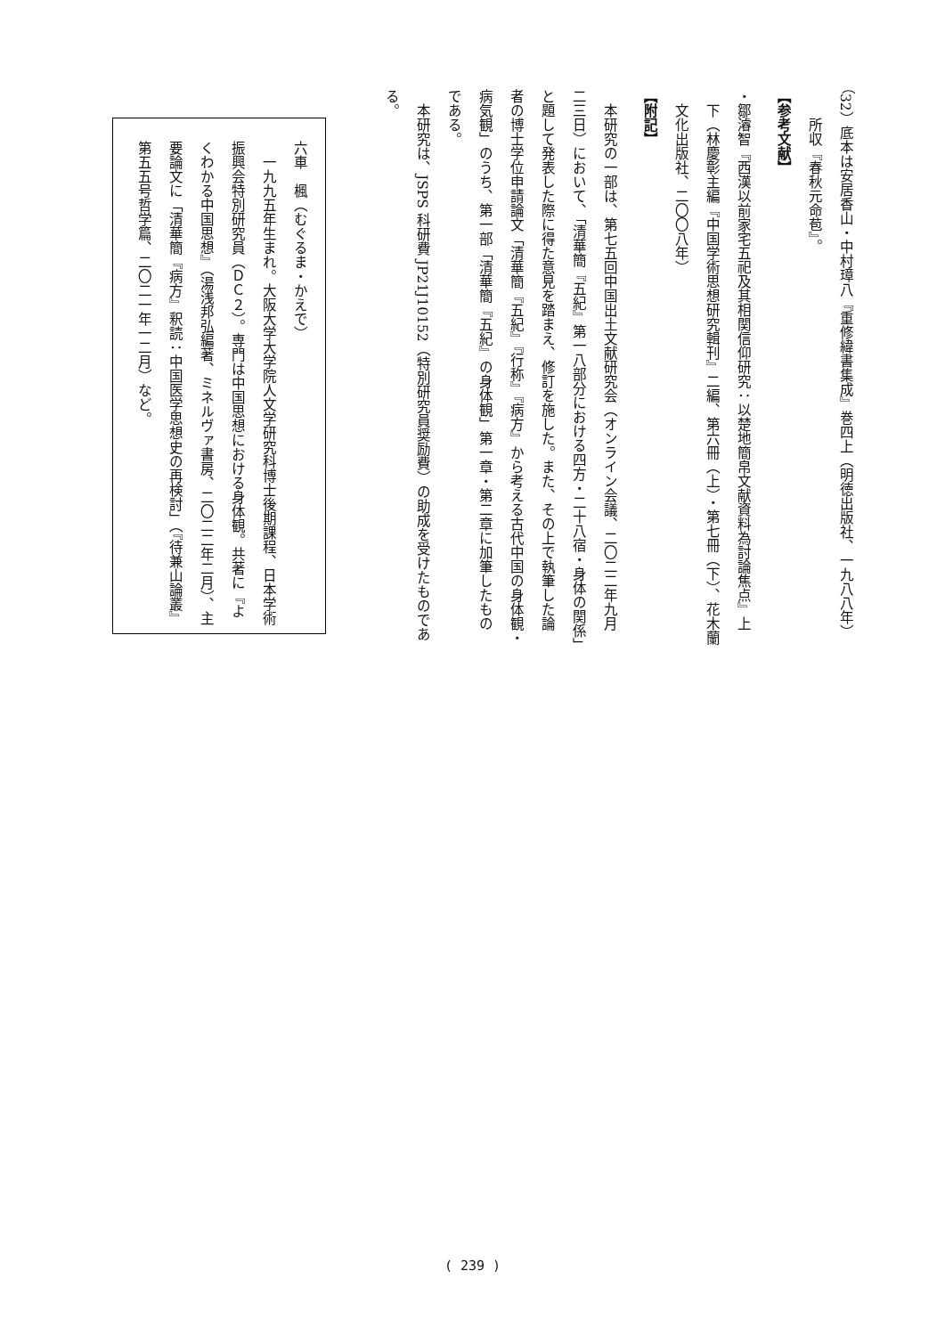（32）底本は安居香山・中村璋八『重修緯書集成』巻四上（明徳出版社、一九八八年）
　　所収『春秋元命苞』。
【参考文献】
・鄒濬智『西漢以前家宅五祀及其相関信仰研究：以楚地簡帛文献資料為討論焦点』上
　下（林慶彰主編『中国学術思想研究輯刊』二編、第六冊（上）・第七冊（下）、花木蘭
　文化出版社、二〇〇八年）
【附記】
　本研究の一部は、第七五回中国出土文献研究会（オンライン会議、二〇二二年九月
二三日）において、「清華簡『五紀』第一八部分における四方・二十八宿・身体の関係」
と題して発表した際に得た意見を踏まえ、修訂を施した。また、その上で執筆した論
者の博士学位申請論文「清華簡『五紀』『行称』『病方』から考える古代中国の身体観・
病気観」のうち、第一部「清華簡『五紀』の身体観」第一章・第二章に加筆したもの
である。
　本研究は、JSPS 科研費 JP21J10152（特別研究員奨励費）の助成を受けたものである。
六車　楓（むぐるま・かえで）
　一九九五年生まれ。大阪大学大学院人文学研究科博士後期課程、日本学術
振興会特別研究員（ＤＣ２）。専門は中国思想における身体観。共著に『よ
くわかる中国思想』（湯浅邦弘編著、ミネルヴァ書房、二〇二二年二月）、主
要論文に「清華簡『病方』釈読：中国医学思想史の再検討」（『待兼山論叢』
第五五号哲学篇、二〇二一年一二月）など。
( 239 )